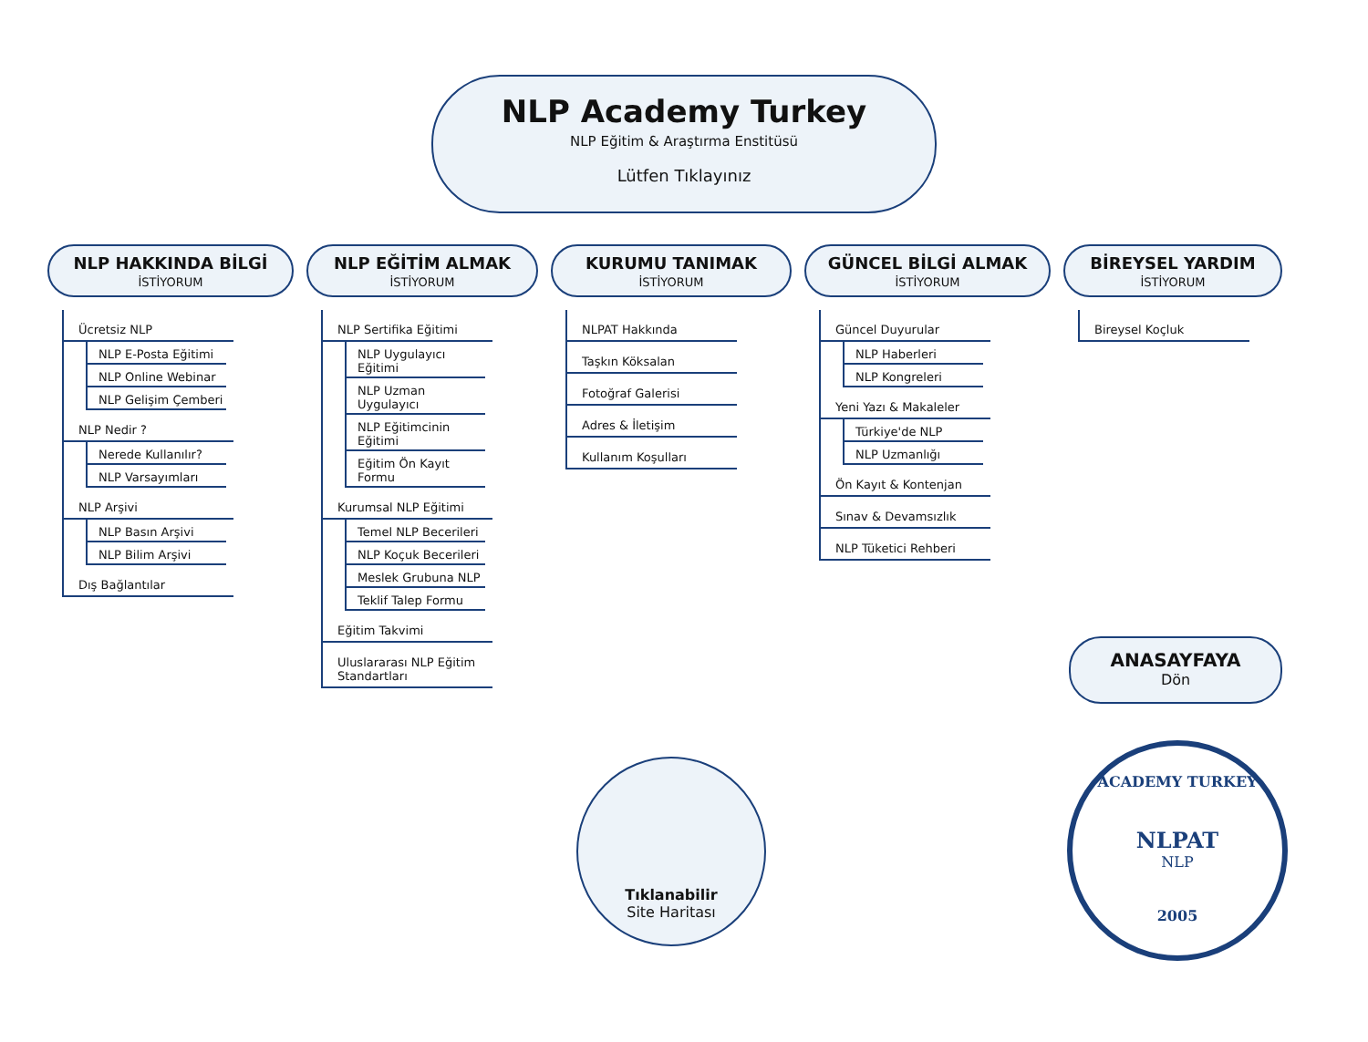NLP Academy Turkey
NLP Eğitim & Araştırma Enstitüsü
Lütfen Tıklayınız
NLP HAKKINDA BİLGİ
İSTİYORUM
Ücretsiz NLP
NLP E-Posta Eğitimi
NLP Online Webinar
NLP Gelişim Çemberi
NLP Nedir ?
Nerede Kullanılır?
NLP Varsayımları
NLP Arşivi
NLP Basın Arşivi
NLP Bilim Arşivi
Dış Bağlantılar
NLP EĞİTİM ALMAK
İSTİYORUM
NLP Sertifika Eğitimi
NLP Uygulayıcı Eğitimi
NLP Uzman Uygulayıcı
NLP Eğitimcinin Eğitimi
Eğitim Ön Kayıt Formu
Kurumsal NLP Eğitimi
Temel NLP Becerileri
NLP Koçuk Becerileri
Meslek Grubuna NLP
Teklif Talep Formu
Eğitim Takvimi
Uluslararası NLP Eğitim Standartları
KURUMU TANIMAK
İSTİYORUM
NLPAT Hakkında
Taşkın Köksalan
Fotoğraf Galerisi
Adres & İletişim
Kullanım Koşulları
GÜNCEL BİLGİ ALMAK
İSTİYORUM
Güncel Duyurular
NLP Haberleri
NLP Kongreleri
Yeni Yazı & Makaleler
Türkiye'de NLP
NLP Uzmanlığı
Ön Kayıt & Kontenjan
Sınav & Devamsızlık
NLP Tüketici Rehberi
BİREYSEL YARDIM
İSTİYORUM
Bireysel Koçluk
ANASAYFAYA
Dön
Tıklanabilir
Site Haritası
ACADEMY TURKEY
NLPAT
NLP
2005